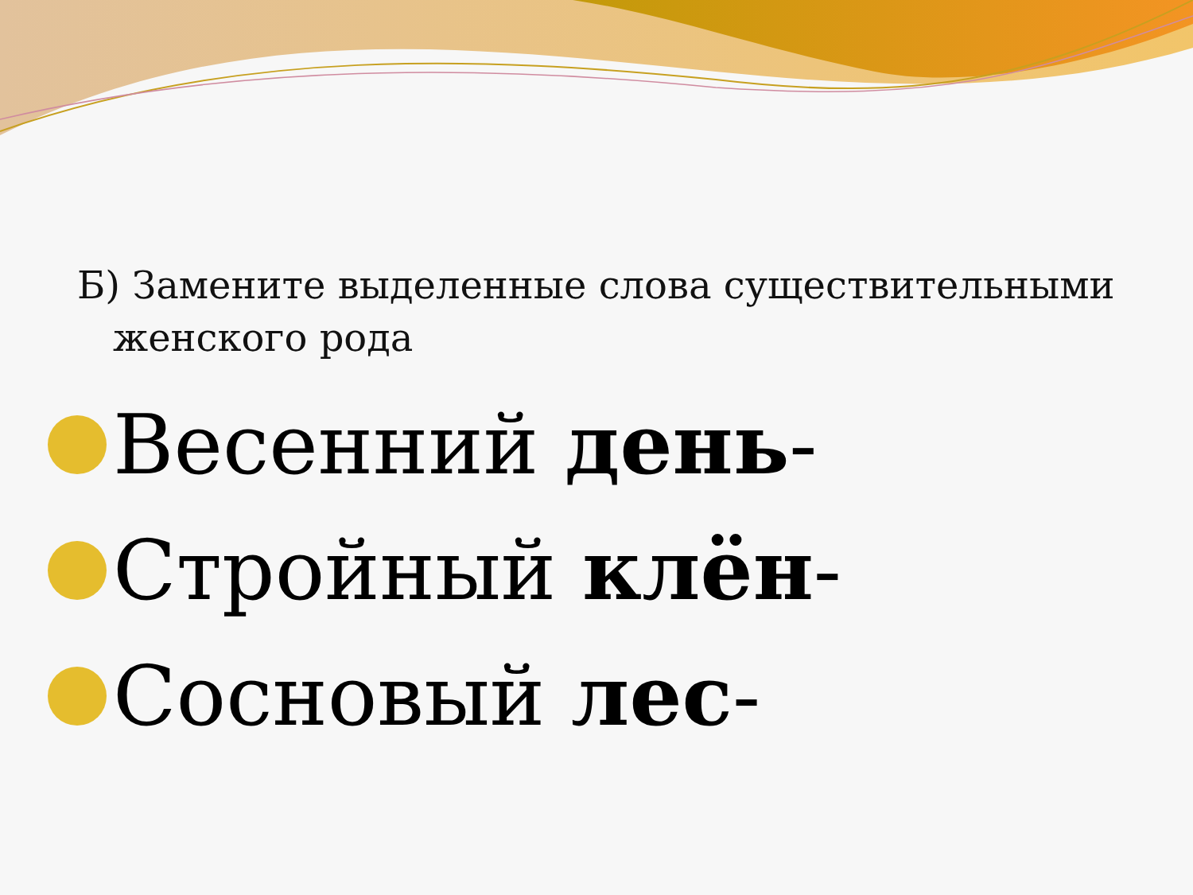Б) Замените выделенные слова существительными женского рода
Весенний день-
Стройный клён-
Сосновый лес-